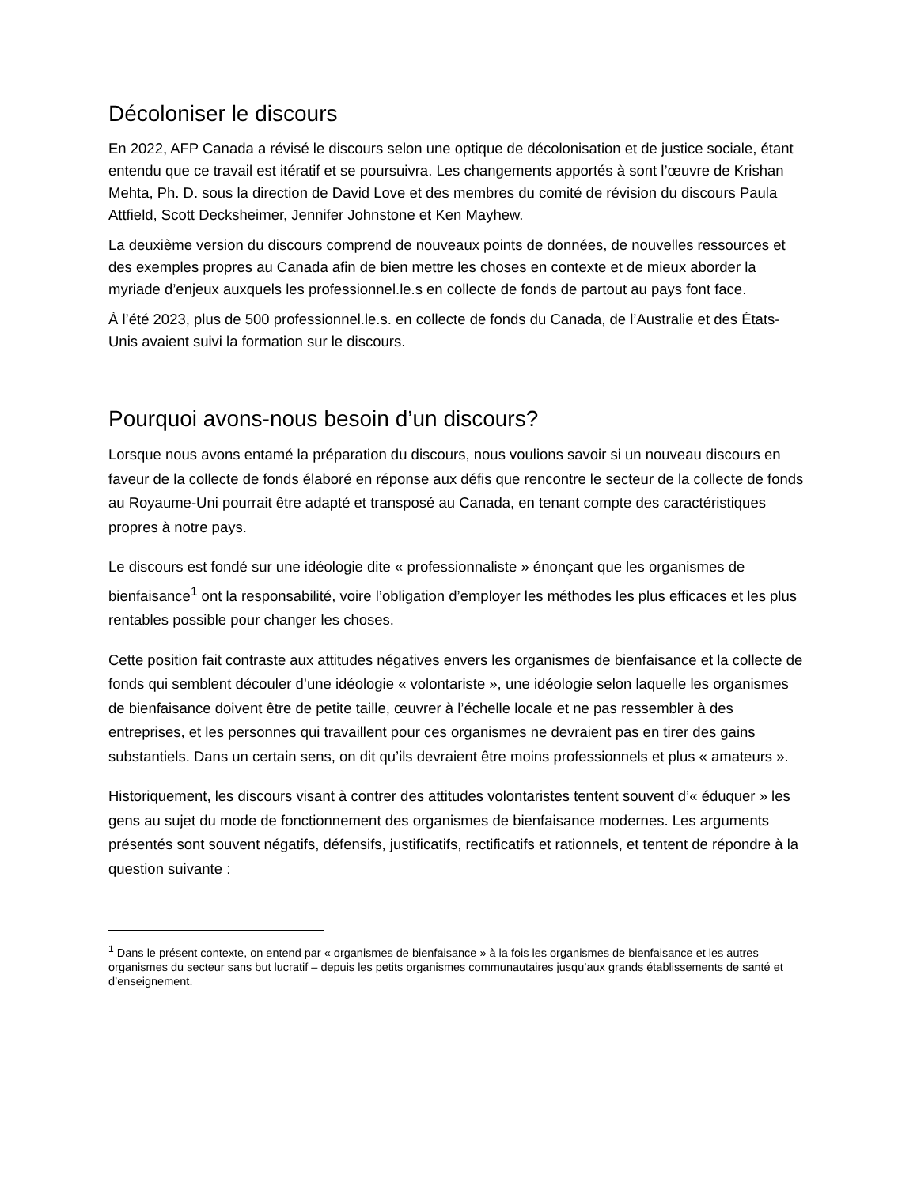Décoloniser le discours
En 2022, AFP Canada a révisé le discours selon une optique de décolonisation et de justice sociale, étant entendu que ce travail est itératif et se poursuivra. Les changements apportés à sont l’œuvre de Krishan Mehta, Ph. D. sous la direction de David Love et des membres du comité de révision du discours Paula Attfield, Scott Decksheimer, Jennifer Johnstone et Ken Mayhew.
La deuxième version du discours comprend de nouveaux points de données, de nouvelles ressources et des exemples propres au Canada afin de bien mettre les choses en contexte et de mieux aborder la myriade d’enjeux auxquels les professionnel.le.s en collecte de fonds de partout au pays font face.
À l’été 2023, plus de 500 professionnel.le.s. en collecte de fonds du Canada, de l’Australie et des États-Unis avaient suivi la formation sur le discours.
Pourquoi avons-nous besoin d’un discours?
Lorsque nous avons entamé la préparation du discours, nous voulions savoir si un nouveau discours en faveur de la collecte de fonds élaboré en réponse aux défis que rencontre le secteur de la collecte de fonds au Royaume-Uni pourrait être adapté et transposé au Canada, en tenant compte des caractéristiques propres à notre pays.
Le discours est fondé sur une idéologie dite « professionnaliste » énonçant que les organismes de bienfaisance<sup>1</sup> ont la responsabilité, voire l’obligation d’employer les méthodes les plus efficaces et les plus rentables possible pour changer les choses.
Cette position fait contraste aux attitudes négatives envers les organismes de bienfaisance et la collecte de fonds qui semblent découler d’une idéologie « volontariste », une idéologie selon laquelle les organismes de bienfaisance doivent être de petite taille, œuvrer à l’échelle locale et ne pas ressembler à des entreprises, et les personnes qui travaillent pour ces organismes ne devraient pas en tirer des gains substantiels. Dans un certain sens, on dit qu’ils devraient être moins professionnels et plus « amateurs ».
Historiquement, les discours visant à contrer des attitudes volontaristes tentent souvent d’« éduquer » les gens au sujet du mode de fonctionnement des organismes de bienfaisance modernes. Les arguments présentés sont souvent négatifs, défensifs, justificatifs, rectificatifs et rationnels, et tentent de répondre à la question suivante :
<sup>1</sup> Dans le présent contexte, on entend par « organismes de bienfaisance » à la fois les organismes de bienfaisance et les autres organismes du secteur sans but lucratif – depuis les petits organismes communautaires jusqu’aux grands établissements de santé et d’enseignement.